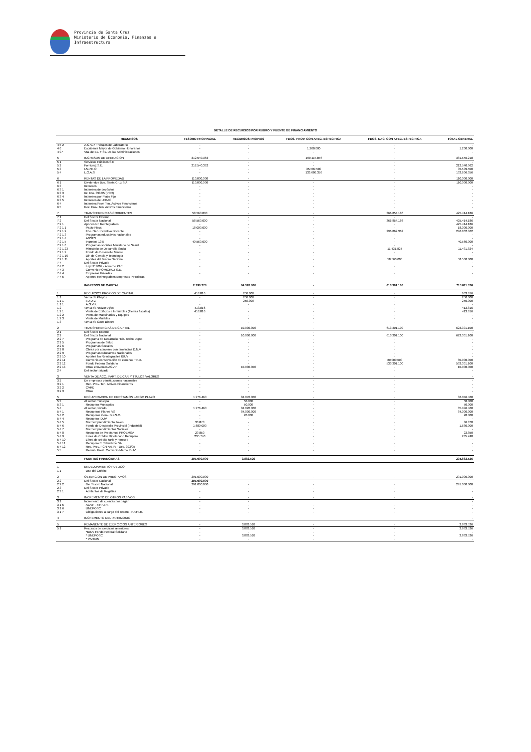Provincia de Santa Cruz
Ministerio de Economía, Finanzas e
Infraestructura
DETALLE DE RECURSOS POR RUBRO Y FUENTE DE FINANCIAMIENTO
| | RECURSOS | TESORO PROVINCIAL | RECURSOS PROPIOS | FDOS. PROV. CON AFEC. ESPECIFICA | FDOS. NAC. CON AFEC. ESPECIFICA | TOTAL GENERAL |
| --- | --- | --- | --- | --- | --- | --- |
| 4 5 2 | A.G.V.P. Trabajos de Laboratorio | - | - | - | - | - |
| 4 6 | Escribania Mayor de Gobierno Honorarios | - | - | 1.200.000 | - | 1.200.000 |
| 4 97 | Vta. de Bs. Y Ss. De las Administraciones | - | - | - | - | - |
| 5 | INGRESOS DE OPERACION | 212.540.362 | - | 169.115.856 | - | 381.656.218 |
| 5 1 | Servicios Públicos S.E | - | - | - | - | - |
| 5 2 | Fomicruz S.E. | 212.540.362 | - | - | - | 212.540.362 |
| 5 3 | I.S.P.R.O | - | - | 35.509.500 | - | 35.509.500 |
| 5 4 | L.O.A.S | - | - | 133.606.356 | - | 133.606.356 |
| 6 | RENTAS DE LA PROPIEDAD | 110.000.000 | - | - | - | 110.000.000 |
| 6 1 | Dividendos Bco. Santa Cruz S.A. | 110.000.000 | - | - | - | 110.000.000 |
| 6 3 | Intereses | - | - | - | - | - |
| 6 3 1 | Intereses de depósitos | - | - | - | - | - |
| 6 3 3 | Int. Dto. 393/05 (PCR) | - | - | - | - | - |
| 6 3 4 | Intereses por Plazo Fijo | - | - | - | - | - |
| 6 3 5 | Intereses de LEBAC | - | - | - | - | - |
| 6 4 | Intereses Prov. Ten. Activos Financieros | - | - | - | - | - |
| 6 5 | Rec. Prov. Ten. Activos Financieros | - | - | - | - | - |
| 7 | TRANSFERENCIAS CORRIENTES | 58.560.000 | - | - | 366.854.186 | 425.414.186 |
| 7 1 | Del Sector Externo | - | - | - | - | - |
| 7 2 | Del Sector Nacional | 58.560.000 | - | - | 366.854.186 | 425.414.186 |
| 7 2 1 | Aportes No Reintegrables | - | - | - | - | 425.414.186 |
| 7 2 1 1 | Pacto Fiscal | 18.000.000 | - | - | - | 18.000.000 |
| 7 2 1 2 | Fdo. Nac. Incentivo Docente | - | - | - | 296.862.362 | 296.862.362 |
| 7 2 1 3 | Programas educativos nacionales | - | - | - | - | - |
| 7 2 1 4 | ANSES | - | - | - | - | - |
| 7 2 1 5 | Ingresos 13% | 40.560.000 | - | - | - | 40.560.000 |
| 7 2 1 6 | Programas sociales Ministerio de Salud | - | - | - | - | - |
| 7 2 1 23 | Ministerio de Desarrollo Social | - | - | - | 11.431.824 | 11.431.824 |
| 7 2 1 9 | Fondo de Desarrollo Minero | - | - | - | - | - |
| 7 2 1 10 | Dir. de Ciencia y Tecnología | - | - | - | - | - |
| 7 2 1 11 | Aportes del Tesoro Nacional | - | - | - | 58.560.000 | 58.560.000 |
| 7 4 | Del Sector Privado | - | - | - | - | - |
| 7 4 2 | Ley Nº 3009 - Acuerdo PAE | - | - | - | - | - |
| 7 4 3 | Convenio FOMICRUZ S.E. | - | - | - | - | - |
| 7 4 4 | Empresas Privadas | - | - | - | - | - |
| 7 4 5 | Aportes Reintegrables Empresas Petroleras | - | - | - | - | - |
| | INGRESOS DE CAPITAL | 2.390.276 | 94.320.000 | - | 613.301.100 | 710.011.376 |
| 1 | RECURSOS PROPIOS DE CAPITAL | 413.816 | 250.000 | - | - | 663.816 |
| 1 1 | Venta de Pliegos | - | 250.000 | - | - | 250.000 |
| 1 1 1 | I.D.U.V. | - | 250.000 | - | - | 250.000 |
| 1 1 1 | A.G.V.P. | - | - | - | - | - |
| 1 2 | Venta de Activos Fijos | 413.816 | - | - | - | 413.816 |
| 1 2 1 | Venta de Edificios e Inmuebles (Tierras fiscales) | 413.816 | - | - | - | 413.816 |
| 1 2 2 | Venta de Maquinarias y Equipos | - | - | - | - | - |
| 1 2 3 | Venta de Muebles | - | - | - | - | - |
| 1 3 | Venta de Otros Bienes | - | - | - | - | - |
| 2 | TRANSFERENCIAS DE CAPITAL | - | 10.000.000 | - | 613.301.100 | 623.301.100 |
| 2 1 | Del Sector Externo | - | - | - | - | - |
| 2 2 | Del Sector Nacional | - | 10.000.000 | - | 613.301.100 | 623.301.100 |
| 2 2 7 | Programa de Desarrollo Hab. Techo Digno | - | - | - | - | - |
| 2 2 5 | Programas de Salud | - | - | - | - | - |
| 2 2 6 | Programas Sociales | - | - | - | - | - |
| 2 2 8 | Obras por convenio con provincias D.N.V. | - | - | - | - | - |
| 2 2 9 | Programas Educativos Nacionales | - | - | - | - | - |
| 2 2 10 | Aportes No Reintegrables IDUV | - | - | - | - | - |
| 2 2 11 | Convenio conservación de caminos T.F.O. | - | - | - | 80.000.000 | 80.000.000 |
| 2 2 12 | Fondo Federal Solidario | - | - | - | 533.301.100 | 533.301.100 |
| 2 2 13 | Otros convenios AGVP | - | 10.000.000 | - | - | 10.000.000 |
| 2 4 | Del sector privado | - | - | - | - | - |
| 3 | VENTA DE ACC., PART. DE CAP. Y TTULOS VALORES | - | - | - | - | - |
| 3 2 | De empresas o instituciones nacionales | - | - | - | - | - |
| 3 2 1 | Rec. Prov. Ten. Activos Financieros | - | - | - | - | - |
| 3 2 2 | CVRD | - | - | - | - | - |
| 3 2 3 | Otros | - | - | - | - | - |
| 5 | RECUPERACION DE PRESTAMOS LARGO PLAZO | 1.976.460 | 84.070.000 | - | - | 86.046.460 |
| 5 3 | Al sector municipal | - | 50.000 | - | - | 50.000 |
| 5 3 1 | Recupero Municipios | - | 50.000 | - | - | 50.000 |
| 5 4 | Al sector privado | 1.976.460 | 84.020.000 | - | - | 85.996.460 |
| 5 4 1 | Recuperos Planes VS | - | 84.000.000 | - | - | 84.000.000 |
| 5 4 2 | Recuperos Conv. B.P.S.C. | - | 20.000 | - | - | 20.000 |
| 5 4 4 | Recupero IDUV | - | - | - | - | - |
| 5 4 5 | Microemprendimiento Joven | 36.870 | - | - | - | 36.870 |
| 5 4 6 | Fondo de Desarrollo Provincial (Industrial) | 1.680.000 | - | - | - | 1.680.000 |
| 5 4 7 | Microemprendimientos Sociales | - | - | - | - | - |
| 5 4 8 | Recupero de Prestamos PROEMSA | 23.850 | - | - | - | 23.850 |
| 5 4 9 | Línea de Crédito Hipotecario Recupero | 235.740 | - | - | - | 235.740 |
| 5 4 10 | Línea de crédito taxis y remises | - | - | - | - | - |
| 5 4 11 | Recupero El Tehuelche SA | - | - | - | - | - |
| 5 4 12 | Rec. Prov. PCR-Art. IV - Dec. 393/05 | - | - | - | - | - |
| 5 5 | Reemb. Prest. Convenio Marco IDUV | - | - | - | - | - |
| | FUENTES FINANCIERAS | 291.000.000 | 3.883.526 | - | - | 294.883.526 |
| 1 | ENDEUDAMIENTO PUBLICO | - | - | - | - | - |
| 1 1 | Uso del Crédito | - | - | - | - | - |
| 2 | OBTENCION DE PRESTAMOS | 291.000.000 | - | - | - | 291.000.000 |
| 2 2 | Del Sector Nacional | 291.000.000 | - | - | | |
| 2 2 2 | Del Tesoro Nacional | 291.000.000 | - | - | - | 291.000.000 |
| 2 3 | Del Sector Privado | - | - | - | - | - |
| 2 3 1 | Adelantos de Regalías | - | - | - | - | - |
| 3 | INCREMENTO DE OTROS PASIVOS | - | - | - | - | - |
| 3 1 | Incremento de cuentas por pagar | - | - | | | - |
| 3 1 5 | AGVP - F.F.F.I.R. | - | - | - | - | - |
| 3 1 6 | UNEPOSC | - | - | - | - | - |
| 3 1 7 | Obligaciones a cargo del Tesoro - F.F.F.I.R. | - | - | - | - | - |
| 4 | INCREMENTO DEL PATRIMONIO | | | | | - |
| 5 | REMANENTE DE EJERCICIOS ANTERIORES | - | 3.883.526 | - | - | 3.883.526 |
| 5 1 | Recursos de ejercicios anteriores | - | 3.883.526 | - | - | 3.883.526 |
| | *IDUV Fondo Federal Solidario | - | - | - | - | - |
| | * UNEPOSC | - | 3.883.526 | - | - | 3.883.526 |
| | * VARIOS | - | - | - | - | - |